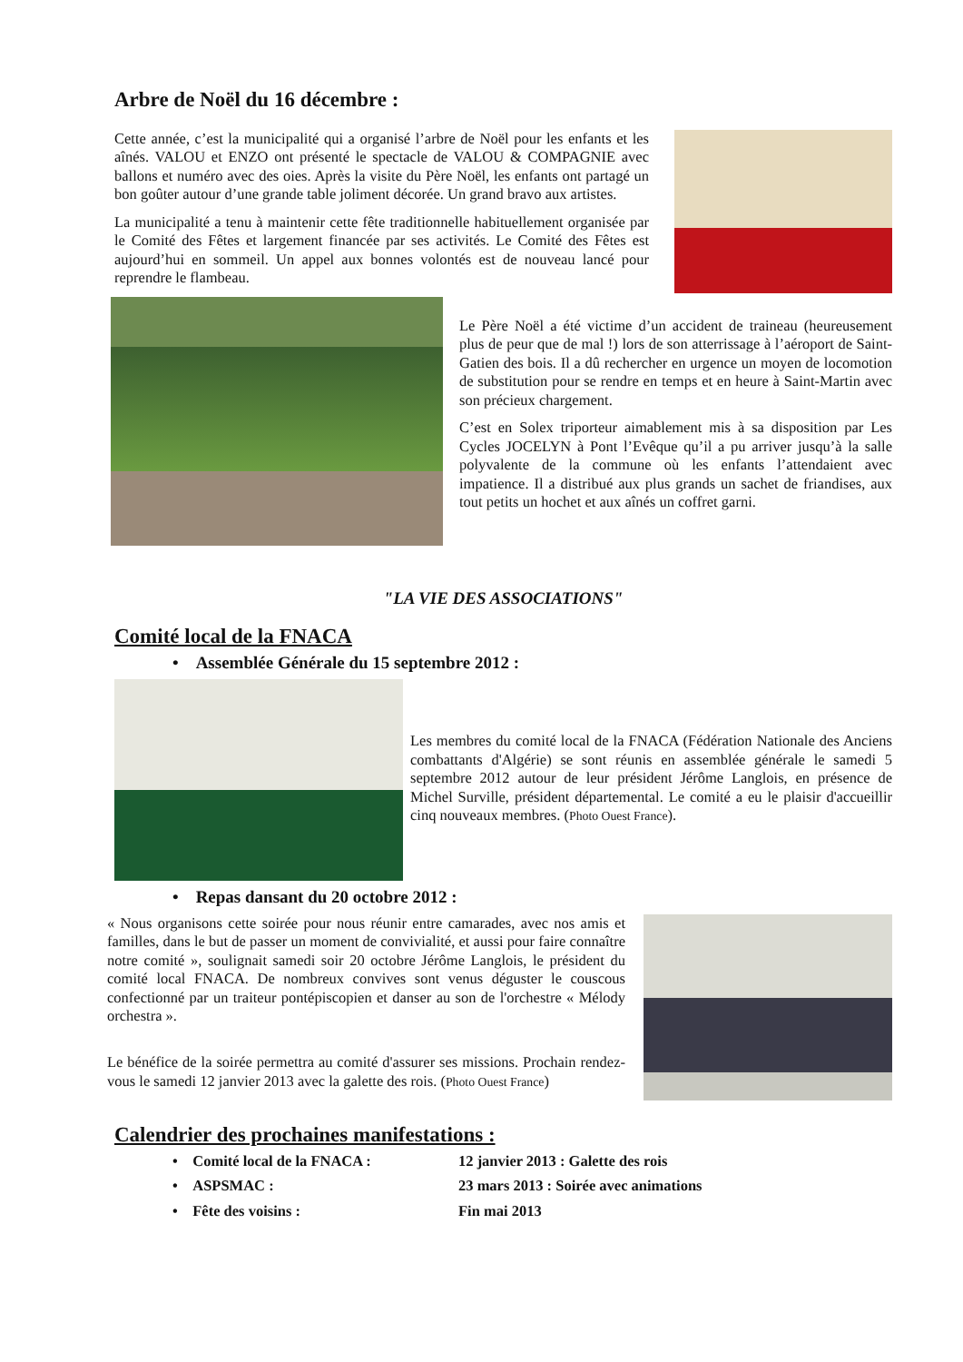Arbre de Noël du 16 décembre :
Cette année, c’est la municipalité qui a organisé l’arbre de Noël pour les enfants et les aînés. VALOU et ENZO ont présenté le spectacle de VALOU & COMPAGNIE avec ballons et numéro avec des oies. Après la visite du Père Noël, les enfants ont partagé un bon goûter autour d’une grande table joliment décorée. Un grand bravo aux artistes.
La municipalité a tenu à maintenir cette fête traditionnelle habituellement organisée par le Comité des Fêtes et largement financée par ses activités. Le Comité des Fêtes est aujourd’hui en sommeil. Un appel aux bonnes volontés est de nouveau lancé pour reprendre le flambeau.
Le Père Noël a été victime d’un accident de traineau (heureusement plus de peur que de mal !) lors de son atterrissage à l’aéroport de Saint-Gatien des bois. Il a dû rechercher en urgence un moyen de locomotion de substitution pour se rendre en temps et en heure à Saint-Martin avec son précieux chargement.
C’est en Solex triporteur aimablement mis à sa disposition par Les Cycles JOCELYN à Pont l’Evêque qu’il a pu arriver jusqu’à la salle polyvalente de la commune où les enfants l’attendaient avec impatience. Il a distribué aux plus grands un sachet de friandises, aux tout petits un hochet et aux aînés un coffret garni.
"LA VIE DES ASSOCIATIONS"
Comité local de la FNACA
• Assemblée Générale du 15 septembre 2012 :
Les membres du comité local de la FNACA (Fédération Nationale des Anciens combattants d'Algérie) se sont réunis en assemblée générale le samedi 5 septembre 2012 autour de leur président Jérôme Langlois, en présence de Michel Surville, président départemental. Le comité a eu le plaisir d'accueillir cinq nouveaux membres. (Photo Ouest France).
• Repas dansant du 20 octobre 2012 :
« Nous organisons cette soirée pour nous réunir entre camarades, avec nos amis et familles, dans le but de passer un moment de convivialité, et aussi pour faire connaître notre comité », soulignait samedi soir 20 octobre Jérôme Langlois, le président du comité local FNACA. De nombreux convives sont venus déguster le couscous confectionné par un traiteur pontépiscopien et danser au son de l'orchestre « Mélody orchestra ».
Le bénéfice de la soirée permettra au comité d'assurer ses missions. Prochain rendez-vous le samedi 12 janvier 2013 avec la galette des rois. (Photo Ouest France)
Calendrier des prochaines manifestations :
• Comité local de la FNACA : 12 janvier 2013 : Galette des rois
• ASPSMAC : 23 mars 2013 : Soirée avec animations
• Fête des voisins : Fin mai 2013